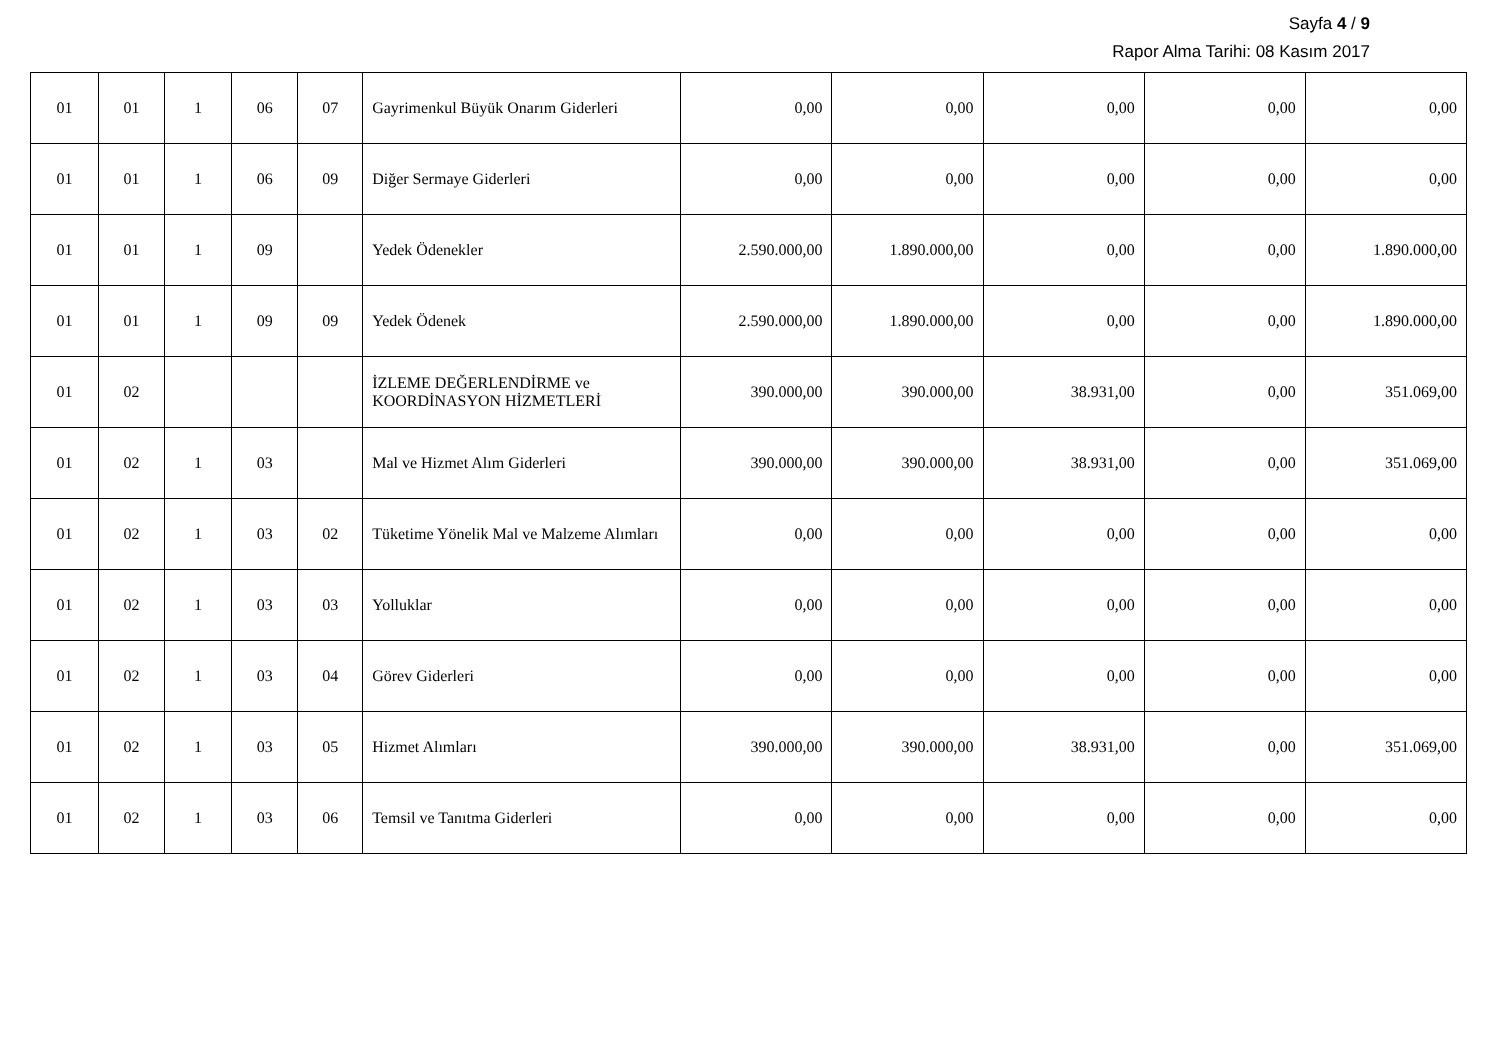Sayfa 4 / 9
Rapor Alma Tarihi: 08 Kasım 2017
| 01 | 01 | 1 | 06 | 07 | Gayrimenkul Büyük Onarım Giderleri | 0,00 | 0,00 | 0,00 | 0,00 | 0,00 |
| 01 | 01 | 1 | 06 | 09 | Diğer Sermaye Giderleri | 0,00 | 0,00 | 0,00 | 0,00 | 0,00 |
| 01 | 01 | 1 | 09 | | Yedek Ödenekler | 2.590.000,00 | 1.890.000,00 | 0,00 | 0,00 | 1.890.000,00 |
| 01 | 01 | 1 | 09 | 09 | Yedek Ödenek | 2.590.000,00 | 1.890.000,00 | 0,00 | 0,00 | 1.890.000,00 |
| 01 | 02 | | | | İZLEME DEĞERLENDİRME ve KOORDİNASYON HİZMETLERİ | 390.000,00 | 390.000,00 | 38.931,00 | 0,00 | 351.069,00 |
| 01 | 02 | 1 | 03 | | Mal ve Hizmet Alım Giderleri | 390.000,00 | 390.000,00 | 38.931,00 | 0,00 | 351.069,00 |
| 01 | 02 | 1 | 03 | 02 | Tüketime Yönelik Mal ve Malzeme Alımları | 0,00 | 0,00 | 0,00 | 0,00 | 0,00 |
| 01 | 02 | 1 | 03 | 03 | Yolluklar | 0,00 | 0,00 | 0,00 | 0,00 | 0,00 |
| 01 | 02 | 1 | 03 | 04 | Görev Giderleri | 0,00 | 0,00 | 0,00 | 0,00 | 0,00 |
| 01 | 02 | 1 | 03 | 05 | Hizmet Alımları | 390.000,00 | 390.000,00 | 38.931,00 | 0,00 | 351.069,00 |
| 01 | 02 | 1 | 03 | 06 | Temsil ve Tanıtma Giderleri | 0,00 | 0,00 | 0,00 | 0,00 | 0,00 |